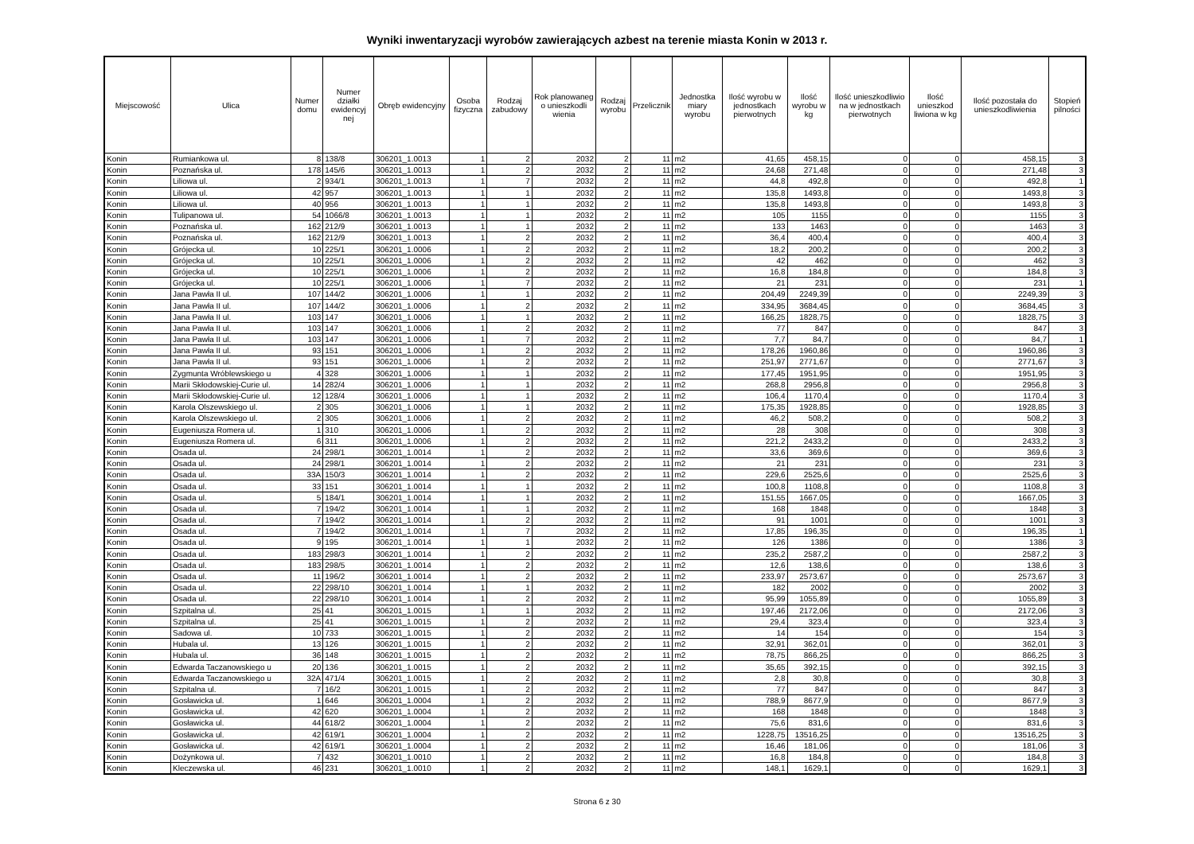Wyniki inwentaryzacji wyrobów zawierających azbest na terenie miasta Konin w 2013 r.
| Miejscowość | Ulica | Numer domu | Numer działki ewidencyj nej | Obręb ewidencyjny | Osoba fizyczna | Rodzaj zabudowy | Rok planowaneg o unieszkodli wienia | Rodzaj wyrobu | Przelicznik | Jednostka miary wyrobu | Ilość wyrobu w jednostkach pierwotnych | Ilość wyrobu w kg | Ilość unieszkodliwio na w jednostkach pierwotnych | Ilość unieszkod liwiona w kg | Ilość pozostała do unieszkodliwienia | Stopień pilności |
| --- | --- | --- | --- | --- | --- | --- | --- | --- | --- | --- | --- | --- | --- | --- | --- | --- |
| Konin | Rumiankowa ul. | 8 | 138/8 | 306201_1.0013 | 1 | 2 | 2032 | 2 | 11 | m2 | 41,65 | 458,15 | 0 | 0 | 458,15 | 3 |
| Konin | Poznańska ul. | 178 | 145/6 | 306201_1.0013 | 1 | 2 | 2032 | 2 | 11 | m2 | 24,68 | 271,48 | 0 | 0 | 271,48 | 3 |
| Konin | Liliowa ul. | 2 | 934/1 | 306201_1.0013 | 1 | 7 | 2032 | 2 | 11 | m2 | 44,8 | 492,8 | 0 | 0 | 492,8 | 1 |
| Konin | Liliowa ul. | 42 | 957 | 306201_1.0013 | 1 | 1 | 2032 | 2 | 11 | m2 | 135,8 | 1493,8 | 0 | 0 | 1493,8 | 3 |
| Konin | Liliowa ul. | 40 | 956 | 306201_1.0013 | 1 | 1 | 2032 | 2 | 11 | m2 | 135,8 | 1493,8 | 0 | 0 | 1493,8 | 3 |
| Konin | Tulipanowa ul. | 54 | 1066/8 | 306201_1.0013 | 1 | 1 | 2032 | 2 | 11 | m2 | 105 | 1155 | 0 | 0 | 1155 | 3 |
| Konin | Poznańska ul. | 162 | 212/9 | 306201_1.0013 | 1 | 1 | 2032 | 2 | 11 | m2 | 133 | 1463 | 0 | 0 | 1463 | 3 |
| Konin | Poznańska ul. | 162 | 212/9 | 306201_1.0013 | 1 | 2 | 2032 | 2 | 11 | m2 | 36,4 | 400,4 | 0 | 0 | 400,4 | 3 |
| Konin | Grójecka ul. | 10 | 225/1 | 306201_1.0006 | 1 | 2 | 2032 | 2 | 11 | m2 | 18,2 | 200,2 | 0 | 0 | 200,2 | 3 |
| Konin | Grójecka ul. | 10 | 225/1 | 306201_1.0006 | 1 | 2 | 2032 | 2 | 11 | m2 | 42 | 462 | 0 | 0 | 462 | 3 |
| Konin | Grójecka ul. | 10 | 225/1 | 306201_1.0006 | 1 | 2 | 2032 | 2 | 11 | m2 | 16,8 | 184,8 | 0 | 0 | 184,8 | 3 |
| Konin | Grójecka ul. | 10 | 225/1 | 306201_1.0006 | 1 | 7 | 2032 | 2 | 11 | m2 | 21 | 231 | 0 | 0 | 231 | 1 |
| Konin | Jana Pawła II ul. | 107 | 144/2 | 306201_1.0006 | 1 | 1 | 2032 | 2 | 11 | m2 | 204,49 | 2249,39 | 0 | 0 | 2249,39 | 3 |
| Konin | Jana Pawła II ul. | 107 | 144/2 | 306201_1.0006 | 1 | 2 | 2032 | 2 | 11 | m2 | 334,95 | 3684,45 | 0 | 0 | 3684,45 | 3 |
| Konin | Jana Pawła II ul. | 103 | 147 | 306201_1.0006 | 1 | 1 | 2032 | 2 | 11 | m2 | 166,25 | 1828,75 | 0 | 0 | 1828,75 | 3 |
| Konin | Jana Pawła II ul. | 103 | 147 | 306201_1.0006 | 1 | 2 | 2032 | 2 | 11 | m2 | 77 | 847 | 0 | 0 | 847 | 3 |
| Konin | Jana Pawła II ul. | 103 | 147 | 306201_1.0006 | 1 | 7 | 2032 | 2 | 11 | m2 | 7,7 | 84,7 | 0 | 0 | 84,7 | 1 |
| Konin | Jana Pawła II ul. | 93 | 151 | 306201_1.0006 | 1 | 2 | 2032 | 2 | 11 | m2 | 178,26 | 1960,86 | 0 | 0 | 1960,86 | 3 |
| Konin | Jana Pawła II ul. | 93 | 151 | 306201_1.0006 | 1 | 2 | 2032 | 2 | 11 | m2 | 251,97 | 2771,67 | 0 | 0 | 2771,67 | 3 |
| Konin | Zygmunta Wróblewskiego u | 4 | 328 | 306201_1.0006 | 1 | 1 | 2032 | 2 | 11 | m2 | 177,45 | 1951,95 | 0 | 0 | 1951,95 | 3 |
| Konin | Marii Skłodowskiej-Curie ul. | 14 | 282/4 | 306201_1.0006 | 1 | 1 | 2032 | 2 | 11 | m2 | 268,8 | 2956,8 | 0 | 0 | 2956,8 | 3 |
| Konin | Marii Skłodowskiej-Curie ul. | 12 | 128/4 | 306201_1.0006 | 1 | 1 | 2032 | 2 | 11 | m2 | 106,4 | 1170,4 | 0 | 0 | 1170,4 | 3 |
| Konin | Karola Olszewskiego ul. | 2 | 305 | 306201_1.0006 | 1 | 1 | 2032 | 2 | 11 | m2 | 175,35 | 1928,85 | 0 | 0 | 1928,85 | 3 |
| Konin | Karola Olszewskiego ul. | 2 | 305 | 306201_1.0006 | 1 | 2 | 2032 | 2 | 11 | m2 | 46,2 | 508,2 | 0 | 0 | 508,2 | 3 |
| Konin | Eugeniusza Romera ul. | 1 | 310 | 306201_1.0006 | 1 | 2 | 2032 | 2 | 11 | m2 | 28 | 308 | 0 | 0 | 308 | 3 |
| Konin | Eugeniusza Romera ul. | 6 | 311 | 306201_1.0006 | 1 | 2 | 2032 | 2 | 11 | m2 | 221,2 | 2433,2 | 0 | 0 | 2433,2 | 3 |
| Konin | Osada ul. | 24 | 298/1 | 306201_1.0014 | 1 | 2 | 2032 | 2 | 11 | m2 | 33,6 | 369,6 | 0 | 0 | 369,6 | 3 |
| Konin | Osada ul. | 24 | 298/1 | 306201_1.0014 | 1 | 2 | 2032 | 2 | 11 | m2 | 21 | 231 | 0 | 0 | 231 | 3 |
| Konin | Osada ul. | 33A | 150/3 | 306201_1.0014 | 1 | 2 | 2032 | 2 | 11 | m2 | 229,6 | 2525,6 | 0 | 0 | 2525,6 | 3 |
| Konin | Osada ul. | 33 | 151 | 306201_1.0014 | 1 | 1 | 2032 | 2 | 11 | m2 | 100,8 | 1108,8 | 0 | 0 | 1108,8 | 3 |
| Konin | Osada ul. | 5 | 184/1 | 306201_1.0014 | 1 | 1 | 2032 | 2 | 11 | m2 | 151,55 | 1667,05 | 0 | 0 | 1667,05 | 3 |
| Konin | Osada ul. | 7 | 194/2 | 306201_1.0014 | 1 | 1 | 2032 | 2 | 11 | m2 | 168 | 1848 | 0 | 0 | 1848 | 3 |
| Konin | Osada ul. | 7 | 194/2 | 306201_1.0014 | 1 | 2 | 2032 | 2 | 11 | m2 | 91 | 1001 | 0 | 0 | 1001 | 3 |
| Konin | Osada ul. | 7 | 194/2 | 306201_1.0014 | 1 | 7 | 2032 | 2 | 11 | m2 | 17,85 | 196,35 | 0 | 0 | 196,35 | 1 |
| Konin | Osada ul. | 9 | 195 | 306201_1.0014 | 1 | 1 | 2032 | 2 | 11 | m2 | 126 | 1386 | 0 | 0 | 1386 | 3 |
| Konin | Osada ul. | 183 | 298/3 | 306201_1.0014 | 1 | 2 | 2032 | 2 | 11 | m2 | 235,2 | 2587,2 | 0 | 0 | 2587,2 | 3 |
| Konin | Osada ul. | 183 | 298/5 | 306201_1.0014 | 1 | 2 | 2032 | 2 | 11 | m2 | 12,6 | 138,6 | 0 | 0 | 138,6 | 3 |
| Konin | Osada ul. | 11 | 196/2 | 306201_1.0014 | 1 | 2 | 2032 | 2 | 11 | m2 | 233,97 | 2573,67 | 0 | 0 | 2573,67 | 3 |
| Konin | Osada ul. | 22 | 298/10 | 306201_1.0014 | 1 | 1 | 2032 | 2 | 11 | m2 | 182 | 2002 | 0 | 0 | 2002 | 3 |
| Konin | Osada ul. | 22 | 298/10 | 306201_1.0014 | 1 | 2 | 2032 | 2 | 11 | m2 | 95,99 | 1055,89 | 0 | 0 | 1055,89 | 3 |
| Konin | Szpitalna ul. | 25 | 41 | 306201_1.0015 | 1 | 1 | 2032 | 2 | 11 | m2 | 197,46 | 2172,06 | 0 | 0 | 2172,06 | 3 |
| Konin | Szpitalna ul. | 25 | 41 | 306201_1.0015 | 1 | 2 | 2032 | 2 | 11 | m2 | 29,4 | 323,4 | 0 | 0 | 323,4 | 3 |
| Konin | Sadowa ul. | 10 | 733 | 306201_1.0015 | 1 | 2 | 2032 | 2 | 11 | m2 | 14 | 154 | 0 | 0 | 154 | 3 |
| Konin | Hubala ul. | 13 | 126 | 306201_1.0015 | 1 | 2 | 2032 | 2 | 11 | m2 | 32,91 | 362,01 | 0 | 0 | 362,01 | 3 |
| Konin | Hubala ul. | 36 | 148 | 306201_1.0015 | 1 | 2 | 2032 | 2 | 11 | m2 | 78,75 | 866,25 | 0 | 0 | 866,25 | 3 |
| Konin | Edwarda Taczanowskiego u | 20 | 136 | 306201_1.0015 | 1 | 2 | 2032 | 2 | 11 | m2 | 35,65 | 392,15 | 0 | 0 | 392,15 | 3 |
| Konin | Edwarda Taczanowskiego u | 32A | 471/4 | 306201_1.0015 | 1 | 2 | 2032 | 2 | 11 | m2 | 2,8 | 30,8 | 0 | 0 | 30,8 | 3 |
| Konin | Szpitalna ul. | 7 | 16/2 | 306201_1.0015 | 1 | 2 | 2032 | 2 | 11 | m2 | 77 | 847 | 0 | 0 | 847 | 3 |
| Konin | Gosławicka ul. | 1 | 646 | 306201_1.0004 | 1 | 2 | 2032 | 2 | 11 | m2 | 788,9 | 8677,9 | 0 | 0 | 8677,9 | 3 |
| Konin | Gosławicka ul. | 42 | 620 | 306201_1.0004 | 1 | 2 | 2032 | 2 | 11 | m2 | 168 | 1848 | 0 | 0 | 1848 | 3 |
| Konin | Gosławicka ul. | 44 | 618/2 | 306201_1.0004 | 1 | 2 | 2032 | 2 | 11 | m2 | 75,6 | 831,6 | 0 | 0 | 831,6 | 3 |
| Konin | Gosławicka ul. | 42 | 619/1 | 306201_1.0004 | 1 | 2 | 2032 | 2 | 11 | m2 | 1228,75 | 13516,25 | 0 | 0 | 13516,25 | 3 |
| Konin | Gosławicka ul. | 42 | 619/1 | 306201_1.0004 | 1 | 2 | 2032 | 2 | 11 | m2 | 16,46 | 181,06 | 0 | 0 | 181,06 | 3 |
| Konin | Dożynkowa ul. | 7 | 432 | 306201_1.0010 | 1 | 2 | 2032 | 2 | 11 | m2 | 16,8 | 184,8 | 0 | 0 | 184,8 | 3 |
| Konin | Kleczewska ul. | 46 | 231 | 306201_1.0010 | 1 | 2 | 2032 | 2 | 11 | m2 | 148,1 | 1629,1 | 0 | 0 | 1629,1 | 3 |
Strona 6 z 30